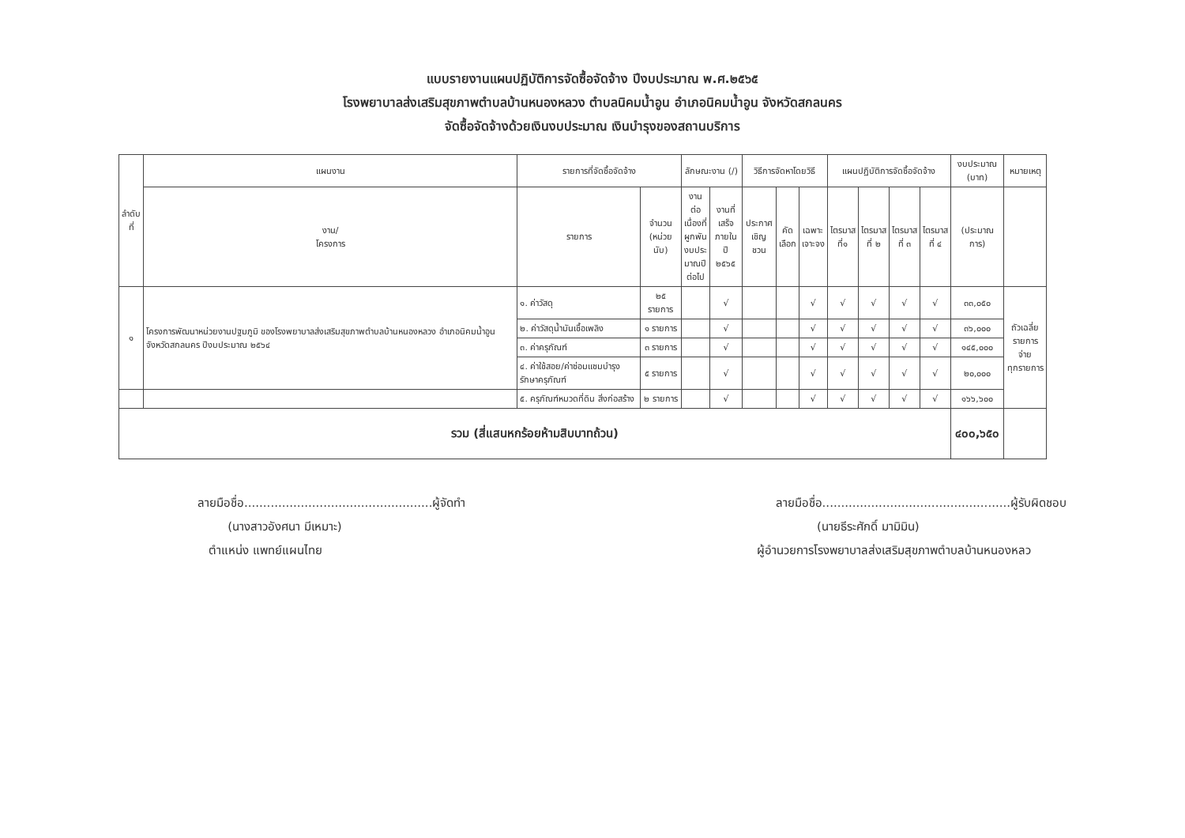แบบรายงานแผนปฏิบัติการจัดซื้อจัดจ้าง ปีงบประมาณ พ.ศ.๒๕๖๕
โรงพยาบาลส่งเสริมสุขภาพตำบลบ้านหนองหลวง ตำบลนิคมน้ำอูน อำเภอนิคมน้ำอูน จังหวัดสกลนคร
จัดซื้อจัดจ้างด้วยเงินงบประมาณ เงินบำรุงของสถานบริการ
| ลำดับ ที่ | แผนงาน | รายการที่จัดซื้อจัดจ้าง | | ลักษณะงาน (/) | | วิธีการจัดหาโดยวิธี | | | แผนปฏิบัติการจัดซื้อจัดจ้าง | | | | งบประมาณ (บาท) | หมายเหตุ |
| --- | --- | --- | --- | --- | --- | --- | --- | --- | --- | --- | --- | --- | --- | --- |
| | งาน/ โครงการ | รายการ | จำนวน (หน่วยนับ) | งานต่อ เนื่องที่ ผูกพัน งบประ มาณปี ต่อไป | งานที่ เสร็จ ภายในปี ๒๕๖๕ | ประกาศ เชิญชวน | คัด เลือก | เฉพาะ เจาะจง | ไตรมาส ที่๑ | ไตรมาส ที่ ๒ | ไตรมาส ที่ ๓ | ไตรมาส ที่ ๔ | (ประมาณการ) | |
| ๑ | โครงการพัฒนาหน่วยงานปฐมภูมิ ของโรงพยาบาลส่งเสริมสุขภาพตำบลบ้านหนองหลวง อำเภอนิคมน้ำอูน จังหวัดสกลนคร ปีงบประมาณ ๒๕๖๔ | ๑. ค่าวัสดุ | ๒๕ รายการ | | √ | | | √ | √ | √ | √ | √ | ๓๓,๐๕๐ | ถัวเฉลี่ย รายการจ่าย ทุกรายการ |
| | | ๒. ค่าวัสดุน้ำมันเชื้อเพลิง | ๑ รายการ | | √ | | | √ | √ | √ | √ | √ | ๓๖,๐๐๐ | |
| | | ๓. ค่าครุภัณฑ์ | ๓ รายการ | | √ | | | √ | √ | √ | √ | √ | ๑๔๕,๐๐๐ | |
| | | ๔. ค่าใช้สอย/ค่าซ่อมแซมบำรุงรักษาครุภัณฑ์ | ๕ รายการ | | √ | | | √ | √ | √ | √ | √ | ๒๐,๐๐๐ | |
| | | ๕. ครุภัณฑ์หมวดที่ดิน สิ่งก่อสร้าง | ๒ รายการ | | √ | | | √ | √ | √ | √ | √ | ๑๖๖,๖๐๐ | |
| รวม (สี่แสนหกร้อยห้ามสิบบาทถ้วน) | | | | | | | | | | | | | ๔๐๐,๖๕๐ | |
ลายมือชื่อ..................................................ผู้จัดทำ
(นางสาวอังศนา มีเหมาะ)
ตำแหน่ง แพทย์แผนไทย
ลายมือชื่อ..................................................ผู้รับผิดชอบ
(นายธีระศักดิ์ มามิมิน)
ผู้อำนวยการโรงพยาบาลส่งเสริมสุขภาพตำบลบ้านหนองหลว